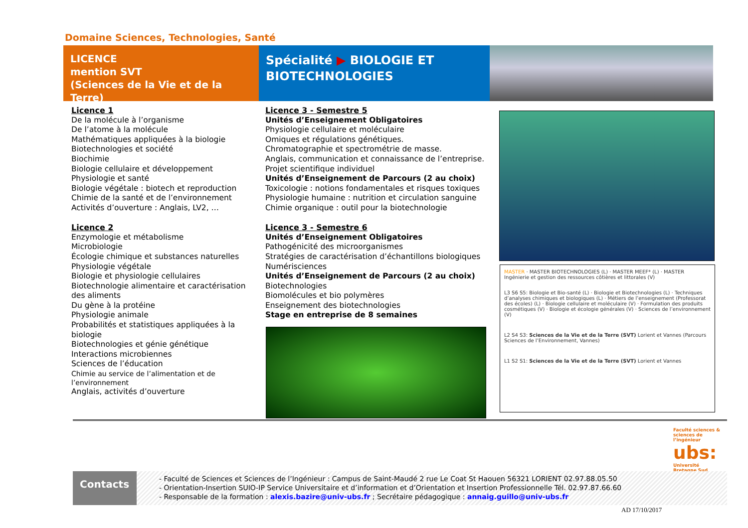Domaine Sciences, Technologies, Santé
LICENCE
mention SVT
(Sciences de la Vie et de la Terre)
Spécialité ▶ BIOLOGIE ET BIOTECHNOLOGIES
Licence 1
De la molécule à l’organisme
De l’atome à la molécule
Mathématiques appliquées à la biologie
Biotechnologies et société
Biochimie
Biologie cellulaire et développement
Physiologie et santé
Biologie végétale : biotech et reproduction
Chimie de la santé et de l’environnement
Activités d’ouverture : Anglais, LV2, …
Licence 2
Enzymologie et métabolisme
Microbiologie
Écologie chimique et substances naturelles
Physiologie végétale
Biologie et physiologie cellulaires
Biotechnologie alimentaire et caractérisation des aliments
Du gène à la protéine
Physiologie animale
Probabilités et statistiques appliquées à la biologie
Biotechnologies et génie génétique
Interactions microbiennes
Sciences de l’éducation
Chimie au service de l’alimentation et de l’environnement
Anglais, activités d’ouverture
Licence 3 - Semestre 5
Unités d’Enseignement Obligatoires
Physiologie cellulaire et moléculaire
Omiques et régulations génétiques.
Chromatographie et spectrométrie de masse.
Anglais, communication et connaissance de l’entreprise.
Projet scientifique individuel
Unités d’Enseignement de Parcours (2 au choix)
Toxicologie : notions fondamentales et risques toxiques
Physiologie humaine : nutrition et circulation sanguine
Chimie organique : outil pour la biotechnologie
Licence 3 - Semestre 6
Unités d’Enseignement Obligatoires
Pathogénicité des microorganismes
Stratégies de caractérisation d’échantillons biologiques
Numérisciences
Unités d’Enseignement de Parcours (2 au choix)
Biotechnologies
Biomolécules et bio polymères
Enseignement des biotechnologies
Stage en entreprise de 8 semaines
MASTER · MASTER BIOTECHNOLOGIES (L) · MASTER MEEF* (L) · MASTER Ingénierie et gestion des ressources côtières et littorales (V)
L3 S6 S5: Biologie et Bio-santé (L) · Biologie et Biotechnologies (L) · Techniques d’analyses chimiques et biologiques (L) · Métiers de l’enseignement (Professorat des écoles) (L) · Biologie cellulaire et moléculaire (V) · Formulation des produits cosmétiques (V) · Biologie et écologie générales (V) · Sciences de l’environnement (V)
L2 S4 S3: Sciences de la Vie et de la Terre (SVT) Lorient et Vannes (Parcours Sciences de l’Environnement, Vannes)
L1 S2 S1: Sciences de la Vie et de la Terre (SVT) Lorient et Vannes
Faculté sciences & sciences de l’ingénieur
ubs:
Université Bretagne Sud
Contacts
- Faculté de Sciences et Sciences de l’Ingénieur : Campus de Saint-Maudé 2 rue Le Coat St Haouen 56321 LORIENT 02.97.88.05.50
- Orientation-Insertion SUIO-IP Service Universitaire et d’information et d’Orientation et Insertion Professionnelle Tél. 02.97.87.66.60
- Responsable de la formation : alexis.bazire@univ-ubs.fr ; Secrétaire pédagogique : annaig.guillo@univ-ubs.fr
AD 17/10/2017